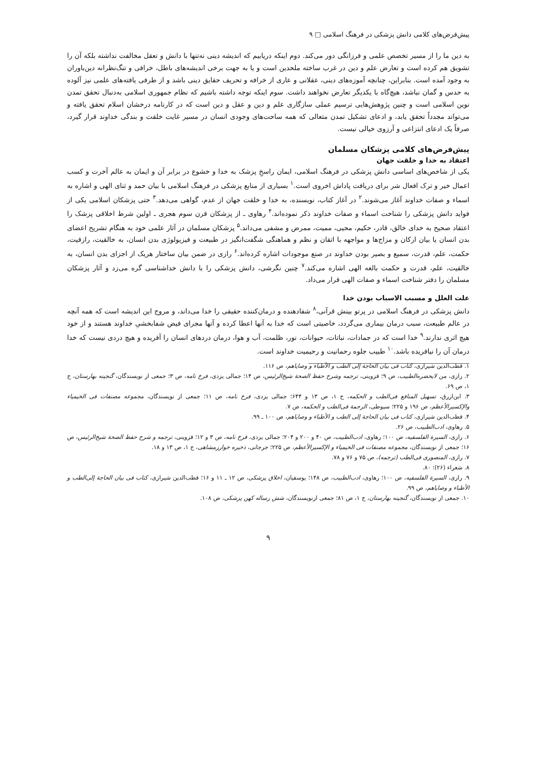پیش‌فرض‌های کلامی دانش پزشکی در فرهنگ اسلامی □ ۹
به دین ما را از مسیر تخصص علمی و فرزانگی دور می‌کند. دوم اینکه دریابیم که اندیشه دینی نه‌تنها با دانش و تعقل مخالفت نداشته بلکه آن را تشویق هم کرده است و تعارض علم و دین در غرب ساخته ملحدین است و یا به جهت برخی اندیشه‌های باطل، خرافی و تنگ‌نظرانه دین‌باوران به وجود آمده است. بنابراین، چنانچه آموزه‌های دینی، عقلانی و عاری از خرافه و تحریف حقایق دینی باشد و از طرفی یافته‌های علمی نیز آلوده به حدس و گمان نباشد، هیچ‌گاه با یکدیگر تعارض نخواهند داشت. سوم اینکه توجه داشته باشیم که نظام جمهوری اسلامی به‌دنبال تحقق تمدن نوین اسلامی است و چنین پژوهش‌هایی ترسیم عملی سازگاری علم و دین و عقل و دین است که در کارنامه درخشان اسلام تحقق یافته و می‌تواند مجدداً تحقق یابد، و ادعای تشکیل تمدن متعالی که همه ساحت‌های وجودی انسان در مسیر غایت خلقت و بندگی خداوند قرار گیرد، صرفاً یک ادعای انتزاعی و آرزوی خیالی نیست.
پیش‌فرض‌های کلامی پزشکان مسلمان
اعتقاد به خدا و خلقت جهان
یکی از شاخص‌های اساسی دانش پزشکی در فرهنگ اسلامی، ایمان راسخِ پزشک به خدا و خشوع در برابر آن و ایمان به عالم آخرت و کسب اعمال خیر و ترک افعال شر برای دریافت پاداش اخروی است.<sup>۱</sup> بسیاری از منابع پزشکی در فرهنگ اسلامی با بیان حمد و ثنای الهی و اشاره به اسماء و صفات خداوند آغاز می‌شوند.<sup>۲</sup> در آغاز کتاب، نویسنده، به خدا و خلقت جهان از عدم، گواهی می‌دهد.<sup>۳</sup> حتی پزشکان اسلامی یکی از فواید دانش پزشکی را شناخت اسماء و صفات خداوند ذکر نموده‌اند.<sup>۴</sup> رهاوی ـ از پزشکان قرن سوم هجری ـ اولین شرط اخلاقی پزشک را اعتقاد صحیح به خدای خالق، قادر، حکیم، محیی، ممیت، ممرض و مشفی می‌داند.<sup>۵</sup> پزشکان مسلمان در آثار علمی خود به هنگام تشریح اعضای بدن انسان یا بیان ارکان و مزاج‌ها و مواجهه با اتقان و نظم و هماهنگی شگفت‌انگیز در طبیعت و فیزیولوژی بدن انسان، به خالقیت، رازقیت، حکمت، علم، قدرت، سمیع و بصیر بودن خداوند در صنع موجودات اشاره کرده‌اند.<sup>۶</sup> رازی در ضمن بیان ساختار هریک از اجزای بدن انسان، به خالقیت، علم، قدرت و حکمت بالغه الهی اشاره می‌کند.<sup>۷</sup> چنین نگرشی، دانش پزشکی را با دانش خداشناسی گره می‌زد و آثار پزشکان مسلمان را دفتر شناخت اسماء و صفات الهی قرار می‌داد.
علت العلل و مسبب الاسباب بودن خدا
دانش پزشکی در فرهنگ اسلامی در پرتو بینش قرآنی،<sup>۸</sup> شفادهنده و درمان‌کننده حقیقی را خدا می‌داند، و مروج این اندیشه است که همه آنچه در عالم طبیعت، سبب درمان بیماری می‌گردد، خاصیتی است که خدا به آنها اعطا کرده و آنها مجرای فیض شفابخشیِ خداوند هستند و از خود هیچ اثری ندارند.<sup>۹</sup> خدا است که در جمادات، نباتات، حیوانات، نور، ظلمت، آب و هوا، درمان دردهای انسان را آفریده و هیچ دردی نیست که خدا درمان آن را نیافریده باشد.<sup>۱۰</sup> طبیب جلوه رحمانیت و رحیمیت خداوند است.
۱. قطب‌الدین شیرازی، کتاب فی بیان الحاجة إلی الطب و الأطباء و وصایاهم، ص ۱۱۶.
۲. رازی، من لایحضره‌الطبیب، ص ۹؛ قزوینی، ترجمه وشرح حفظ الصحة شیخ‌الرئیس، ص ۱۴؛ جمالی یزدی، فرخ نامه، ص ۳؛ جمعی از نویسندگان، گنجینه بهارستان، ج ۱، ص ۶۹.
۳. ابن‌ازرق، تسهیل المنافع فی‌الطب و الحکمه، ج ۱، ص ۱۳ و ۶۴۴؛ جمالی یزدی، فرخ نامه، ص ۱۱؛ جمعی از نویسندگان، مجموعه مصنفات فی الخیمیاء والإکسیرالأعظم، ص ۱۹۶ و ۲۲۵؛ سیوطی، الرحمة فی‌الطب و الحکمه، ص ۷.
۴. قطب‌الدین شیرازی، کتاب فی بیان الحاجة إلی الطب و الأطباء و وصایاهم، ص ۱۰۰ ـ ۹۹.
۵. رهاوی، ادب‌الطبیب، ص ۲۶.
۶. رازی، السیرة الفلسفیه، ص ۱۰۰؛ رهاوی، ادب‌الطبیب، ص ۴۰ و ۲۰۰ و ۲۰۴؛ جمالی یزدی، فرخ نامه، ص ۳ و ۱۲؛ قزوینی، ترجمه و شرح حفظ الصحة شیخ‌الرئیس، ص ۱۶؛ جمعی از نویسندگان، مجموعه مصنفات فی الخیمیاء و الإکسیرالأعظم، ص ۲۲۵؛ جرجانی، ذخیره خوارزمشاهی، ج ۱، ص ۱۳ و ۱۸.
۷. رازی، المنصوری فی‌الطب (ترجمه)، ص ۷۵ و ۷۶ و ۷۸.
۸. شعراء (۲۶): ۸۰.
۹. رازی، السیرة الفلسفیه، ص ۱۰۰؛ رهاوی، ادب‌الطبیب، ص ۱۴۸؛ یوسفیان، اخلاق پزشکی، ص ۱۲ ـ ۱۱ و ۱۶؛ قطب‌الدین شیرازی، کتاب فی بیان الحاجة إلی‌الطب و الأطباء و وصایاهم، ص ۹۹.
۱۰. جمعی از نویسندگان، گنجینه بهارستان، ج ۱، ص ۸۱؛ جمعی ازنویسندگان، شش رساله کهن پزشکی، ص ۱۰۸.
۹